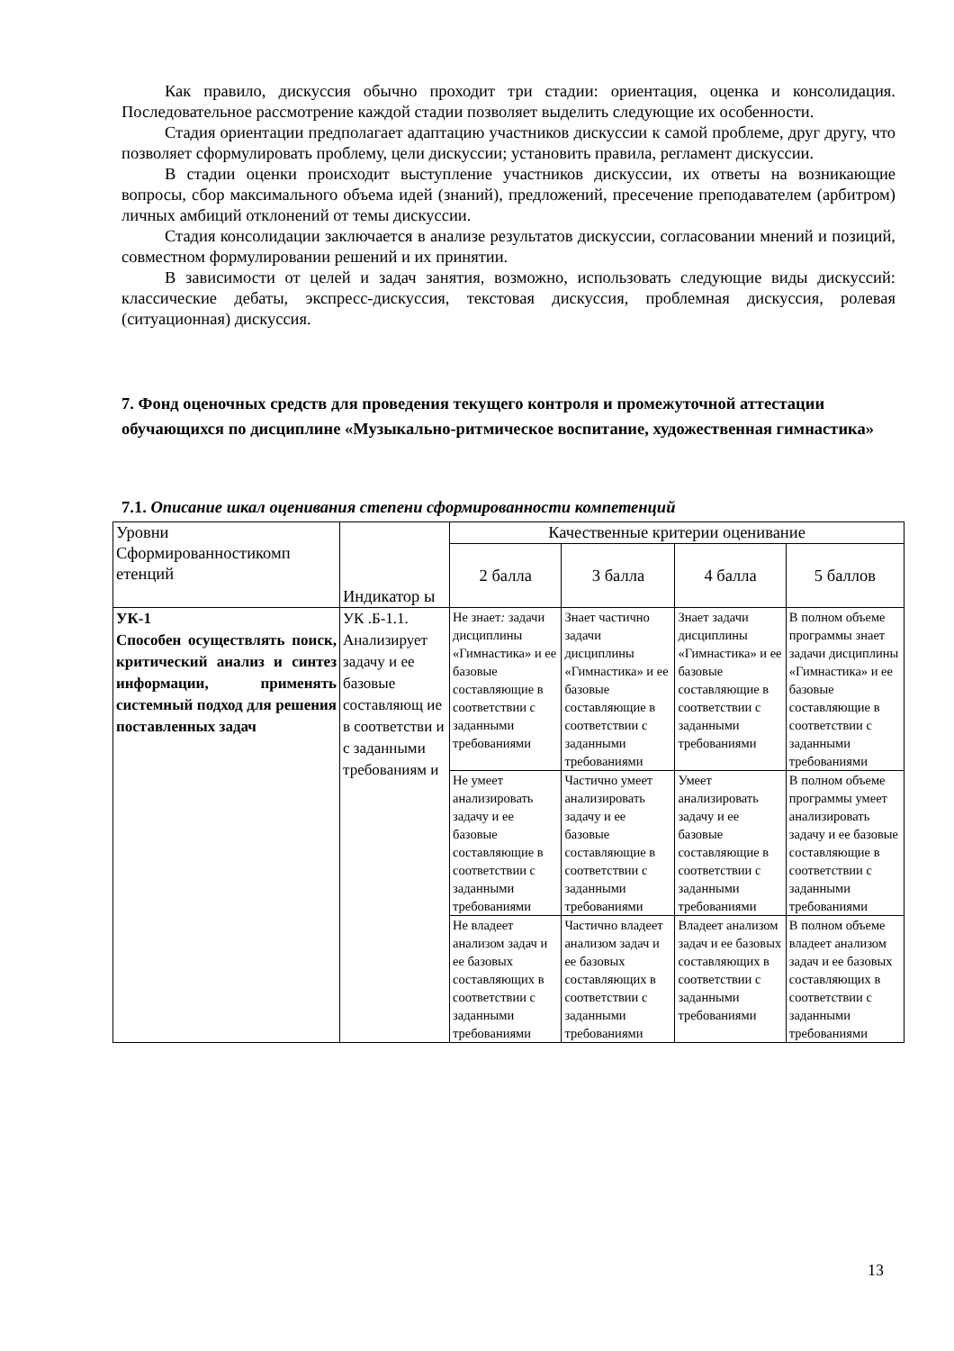Как правило, дискуссия обычно проходит три стадии: ориентация, оценка и консолидация. Последовательное рассмотрение каждой стадии позволяет выделить следующие их особенности.
Стадия ориентации предполагает адаптацию участников дискуссии к самой проблеме, друг другу, что позволяет сформулировать проблему, цели дискуссии; установить правила, регламент дискуссии.
В стадии оценки происходит выступление участников дискуссии, их ответы на возникающие вопросы, сбор максимального объема идей (знаний), предложений, пресечение преподавателем (арбитром) личных амбиций отклонений от темы дискуссии.
Стадия консолидации заключается в анализе результатов дискуссии, согласовании мнений и позиций, совместном формулировании решений и их принятии.
В зависимости от целей и задач занятия, возможно, использовать следующие виды дискуссий: классические дебаты, экспресс-дискуссия, текстовая дискуссия, проблемная дискуссия, ролевая (ситуационная) дискуссия.
7. Фонд оценочных средств для проведения текущего контроля и промежуточной аттестации обучающихся по дисциплине «Музыкально-ритмическое воспитание, художественная гимнастика»
7.1. Описание шкал оценивания степени сформированности компетенций
| Уровни Сформированностикомп етенций | Индикатор ы | Качественные критерии оценивание | | | |
| --- | --- | --- | --- | --- | --- |
| | | 2 балла | 3 балла | 4 балла | 5 баллов |
| УК-1 Способен осуществлять поиск, критический анализ и синтез информации, применять системный подход для решения поставленных задач | УК .Б-1.1. Анализирует задачу и ее базовые составляющ ие в соответстви и с заданными требованиям и | Не знает : задачи дисциплины «Гимнастика» и ее базовые составляющие в соответствии с заданными требованиями | Знает частично задачи дисциплины «Гимнастика» и ее базовые составляющие в соответствии с заданными требованиями | Знает задачи дисциплины «Гимнастика» и ее базовые составляющие в соответствии с заданными требованиями | В полном объеме программы знает задачи дисциплины «Гимнастика» и ее базовые составляющие в соответствии с заданными требованиями |
| | | Не умеет анализировать задачу и ее базовые составляющие в соответствии с заданными требованиями | Частично умеет анализировать задачу и ее базовые составляющие в соответствии с заданными требованиями | Умеет анализировать задачу и ее базовые составляющие в соответствии с заданными требованиями | В полном объеме программы умеет анализировать задачу и ее базовые составляющие в соответствии с заданными требованиями |
| | | Не владеет анализом задач и ее базовых составляющих в соответствии с заданными требованиями | Частично владеет анализом задач и ее базовых составляющих в соответствии с заданными требованиями | Владеет анализом задач и ее базовых составляющих в соответствии с заданными требованиями | В полном объеме владеет анализом задач и ее базовых составляющих в соответствии с заданными требованиями |
13